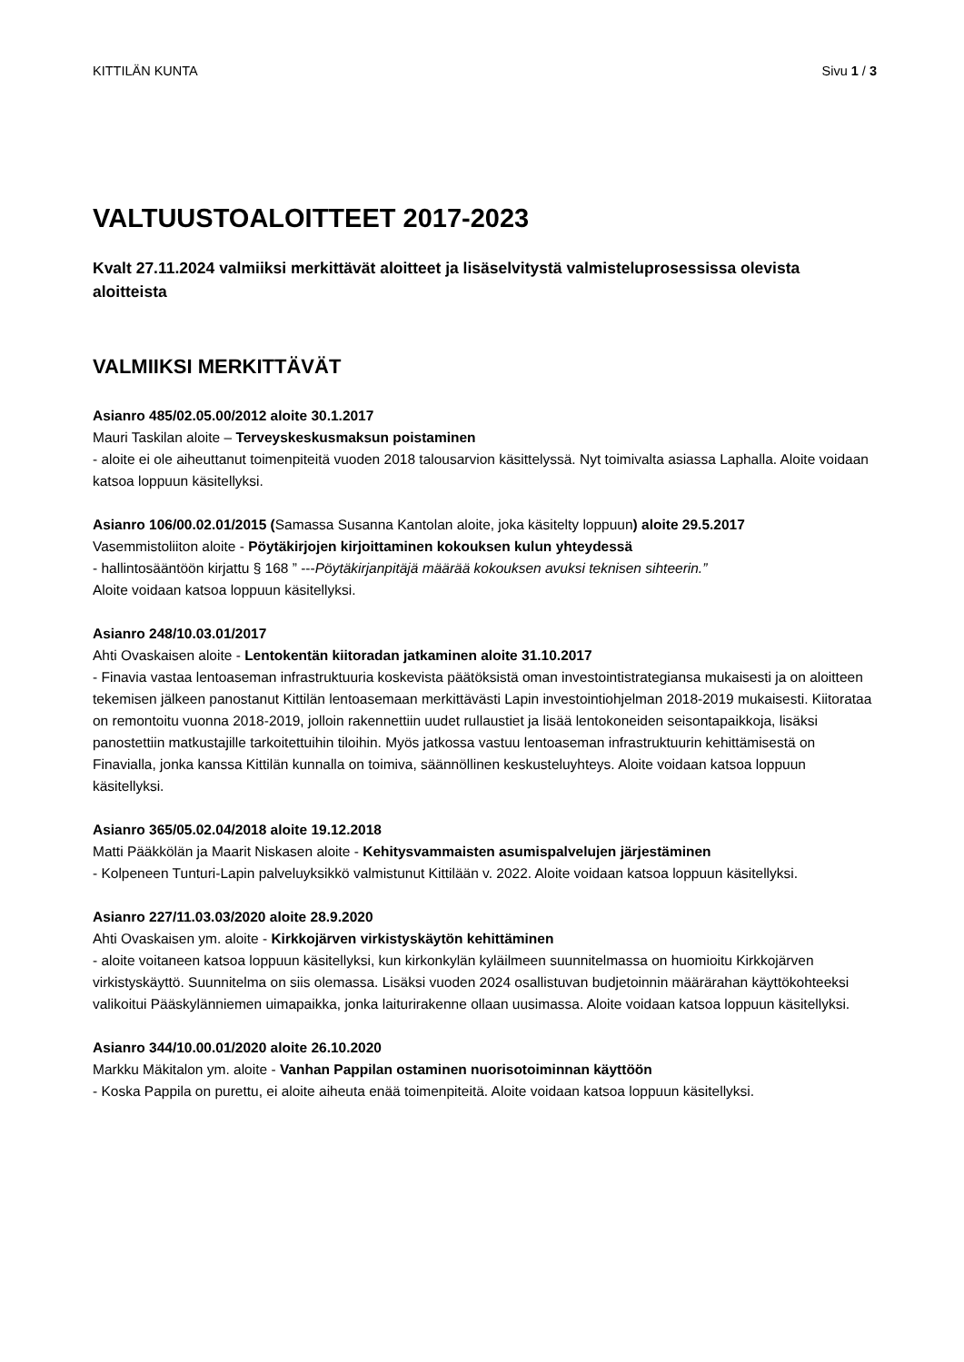KITTILÄN KUNTA Sivu 1 / 3
VALTUUSTOALOITTEET 2017-2023
Kvalt 27.11.2024 valmiiksi merkittävät aloitteet ja lisäselvitystä valmisteluprosessissa olevista aloitteista
VALMIIKSI MERKITTÄVÄT
Asianro 485/02.05.00/2012 aloite 30.1.2017
Mauri Taskilan aloite – Terveyskeskusmaksun poistaminen
- aloite ei ole aiheuttanut toimenpiteitä vuoden 2018 talousarvion käsittelyssä. Nyt toimivalta asiassa Laphalla. Aloite voidaan katsoa loppuun käsitellyksi.
Asianro 106/00.02.01/2015 (Samassa Susanna Kantolan aloite, joka käsitelty loppuun) aloite 29.5.2017
Vasemmistoliiton aloite - Pöytäkirjojen kirjoittaminen kokouksen kulun yhteydessä
- hallintosääntöön kirjattu § 168 ” ---Pöytäkirjanpitäjä määrää kokouksen avuksi teknisen sihteerin.”
Aloite voidaan katsoa loppuun käsitellyksi.
Asianro 248/10.03.01/2017
Ahti Ovaskaisen aloite - Lentokentän kiitoradan jatkaminen aloite 31.10.2017
- Finavia vastaa lentoaseman infrastruktuuria koskevista päätöksistä oman investointistrategiansa mukaisesti ja on aloitteen tekemisen jälkeen panostanut Kittilän lentoasemaan merkittävästi Lapin investointiohjelman 2018-2019 mukaisesti. Kiitorataa on remontoitu vuonna 2018-2019, jolloin rakennettiin uudet rullaustiet ja lisää lentokoneiden seisontapaikkoja, lisäksi panostettiin matkustajille tarkoitettuihin tiloihin. Myös jatkossa vastuu lentoaseman infrastruktuurin kehittämisestä on Finavialla, jonka kanssa Kittilän kunnalla on toimiva, säännöllinen keskusteluyhteys. Aloite voidaan katsoa loppuun käsitellyksi.
Asianro 365/05.02.04/2018 aloite 19.12.2018
Matti Pääkkölän ja Maarit Niskasen aloite - Kehitysvammaisten asumispalvelujen järjestäminen
- Kolpeneen Tunturi-Lapin palveluyksikkö valmistunut Kittilään v. 2022. Aloite voidaan katsoa loppuun käsitellyksi.
Asianro 227/11.03.03/2020 aloite 28.9.2020
Ahti Ovaskaisen ym. aloite - Kirkkojärven virkistyskäytön kehittäminen
- aloite voitaneen katsoa loppuun käsitellyksi, kun kirkonkylän kyläilmeen suunnitelmassa on huomioitu Kirkkojärven virkistyskäyttö. Suunnitelma on siis olemassa. Lisäksi vuoden 2024 osallistuvan budjetoinnin määrärahan käyttökohteeksi valikoitui Pääskylänniemen uimapaikka, jonka laiturirakenne ollaan uusimassa. Aloite voidaan katsoa loppuun käsitellyksi.
Asianro 344/10.00.01/2020 aloite 26.10.2020
Markku Mäkitalon ym. aloite - Vanhan Pappilan ostaminen nuorisotoiminnan käyttöön
- Koska Pappila on purettu, ei aloite aiheuta enää toimenpiteitä. Aloite voidaan katsoa loppuun käsitellyksi.